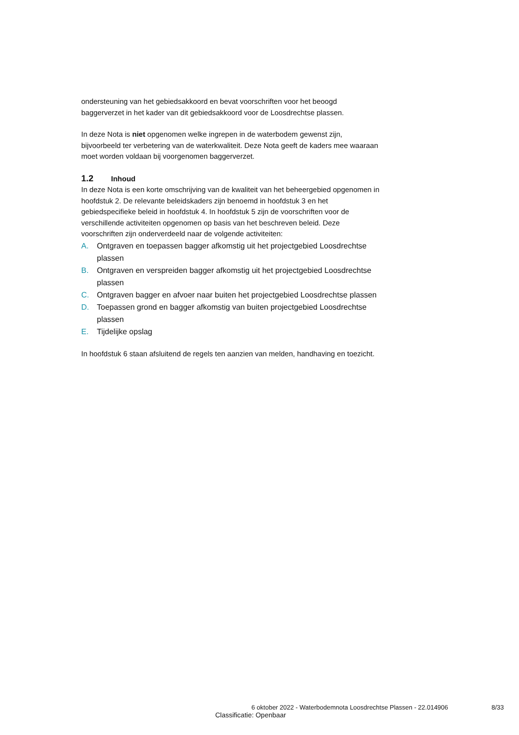ondersteuning van het gebiedsakkoord en bevat voorschriften voor het beoogd baggerverzet in het kader van dit gebiedsakkoord voor de Loosdrechtse plassen.
In deze Nota is niet opgenomen welke ingrepen in de waterbodem gewenst zijn, bijvoorbeeld ter verbetering van de waterkwaliteit. Deze Nota geeft de kaders mee waaraan moet worden voldaan bij voorgenomen baggerverzet.
1.2 Inhoud
In deze Nota is een korte omschrijving van de kwaliteit van het beheergebied opgenomen in hoofdstuk 2. De relevante beleidskaders zijn benoemd in hoofdstuk 3 en het gebiedspecifieke beleid in hoofdstuk 4. In hoofdstuk 5 zijn de voorschriften voor de verschillende activiteiten opgenomen op basis van het beschreven beleid. Deze voorschriften zijn onderverdeeld naar de volgende activiteiten:
A. Ontgraven en toepassen bagger afkomstig uit het projectgebied Loosdrechtse plassen
B. Ontgraven en verspreiden bagger afkomstig uit het projectgebied Loosdrechtse plassen
C. Ontgraven bagger en afvoer naar buiten het projectgebied Loosdrechtse plassen
D. Toepassen grond en bagger afkomstig van buiten projectgebied Loosdrechtse plassen
E. Tijdelijke opslag
In hoofdstuk 6 staan afsluitend de regels ten aanzien van melden, handhaving en toezicht.
6 oktober 2022 - Waterbodemnota Loosdrechtse Plassen - 22.014906 8/33
Classificatie: Openbaar